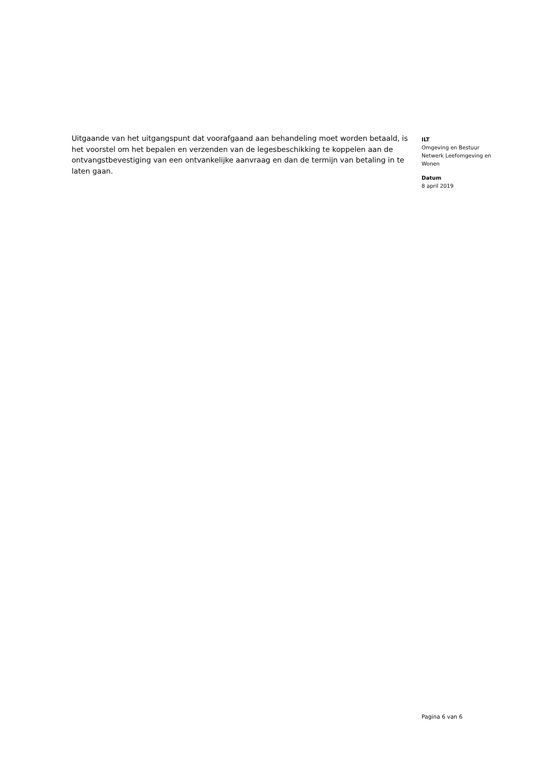Uitgaande van het uitgangspunt dat voorafgaand aan behandeling moet worden betaald, is het voorstel om het bepalen en verzenden van de legesbeschikking te koppelen aan de ontvangstbevestiging van een ontvankelijke aanvraag en dan de termijn van betaling in te laten gaan.
ILT
Omgeving en Bestuur
Netwerk Leefomgeving en Wonen
Datum
8 april 2019
Pagina 6 van 6